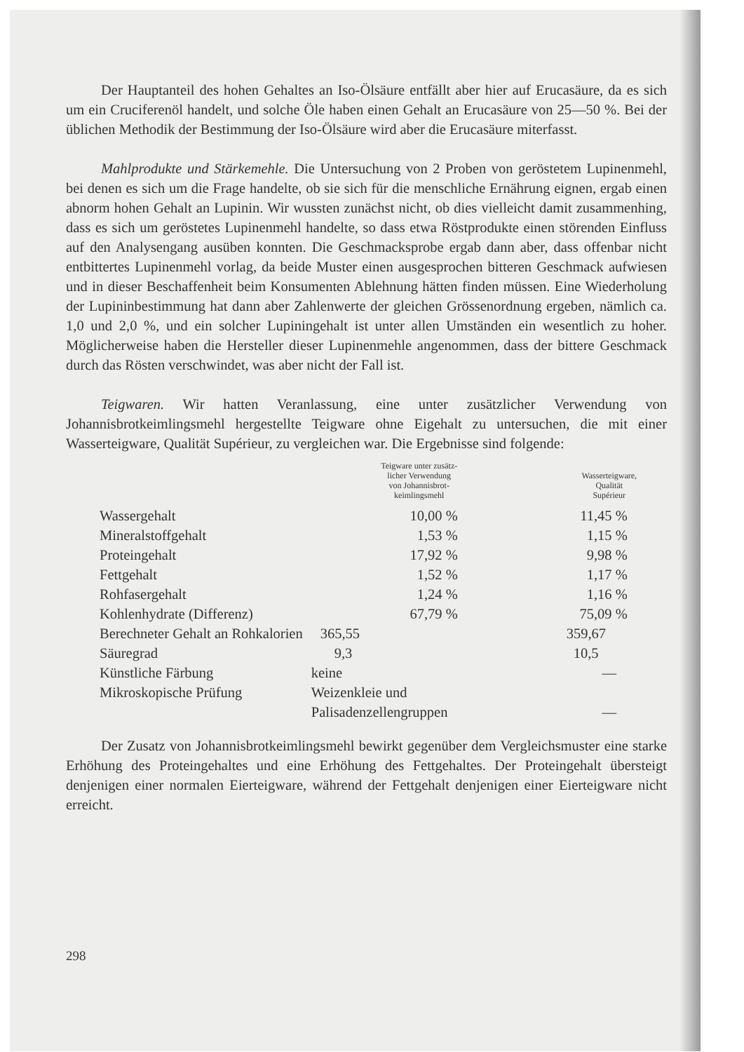Der Hauptanteil des hohen Gehaltes an Iso-Ölsäure entfällt aber hier auf Erucasäure, da es sich um ein Cruciferenöl handelt, und solche Öle haben einen Gehalt an Erucasäure von 25—50 %. Bei der üblichen Methodik der Bestimmung der Iso-Ölsäure wird aber die Erucasäure miterfasst.
Mahlprodukte und Stärkemehle. Die Untersuchung von 2 Proben von geröstetem Lupinenmehl, bei denen es sich um die Frage handelte, ob sie sich für die menschliche Ernährung eignen, ergab einen abnorm hohen Gehalt an Lupinin. Wir wussten zunächst nicht, ob dies vielleicht damit zusammenhing, dass es sich um geröstetes Lupinenmehl handelte, so dass etwa Röstprodukte einen störenden Einfluss auf den Analysengang ausüben konnten. Die Geschmacksprobe ergab dann aber, dass offenbar nicht entbittertes Lupinenmehl vorlag, da beide Muster einen ausgesprochen bitteren Geschmack aufwiesen und in dieser Beschaffenheit beim Konsumenten Ablehnung hätten finden müssen. Eine Wiederholung der Lupininbestimmung hat dann aber Zahlenwerte der gleichen Grössenordnung ergeben, nämlich ca. 1,0 und 2,0 %, und ein solcher Lupiningehalt ist unter allen Umständen ein wesentlich zu hoher. Möglicherweise haben die Hersteller dieser Lupinenmehle angenommen, dass der bittere Geschmack durch das Rösten verschwindet, was aber nicht der Fall ist.
Teigwaren. Wir hatten Veranlassung, eine unter zusätzlicher Verwendung von Johannisbrotkeimlingsmehl hergestellte Teigware ohne Eigehalt zu untersuchen, die mit einer Wasserteigware, Qualität Supérieur, zu vergleichen war. Die Ergebnisse sind folgende:
| | Teigware unter zusätz- licher Verwendung von Johannisbrot- keimlingsmehl | Wasserteigware, Qualität Supérieur |
| --- | --- | --- |
| Wassergehalt | 10,00 % | 11,45 % |
| Mineralstoffgehalt | 1,53 % | 1,15 % |
| Proteingehalt | 17,92 % | 9,98 % |
| Fettgehalt | 1,52 % | 1,17 % |
| Rohfasergehalt | 1,24 % | 1,16 % |
| Kohlenhydrate (Differenz) | 67,79 % | 75,09 % |
| Berechneter Gehalt an Rohkalorien | 365,55 | 359,67 |
| Säuregrad | 9,3 | 10,5 |
| Künstliche Färbung | keine | — |
| Mikroskopische Prüfung | Weizenkleie und Palisadenzellengruppen | — |
Der Zusatz von Johannisbrotkeimlingsmehl bewirkt gegenüber dem Vergleichsmuster eine starke Erhöhung des Proteingehaltes und eine Erhöhung des Fettgehaltes. Der Proteingehalt übersteigt denjenigen einer normalen Eierteigware, während der Fettgehalt denjenigen einer Eierteigware nicht erreicht.
298